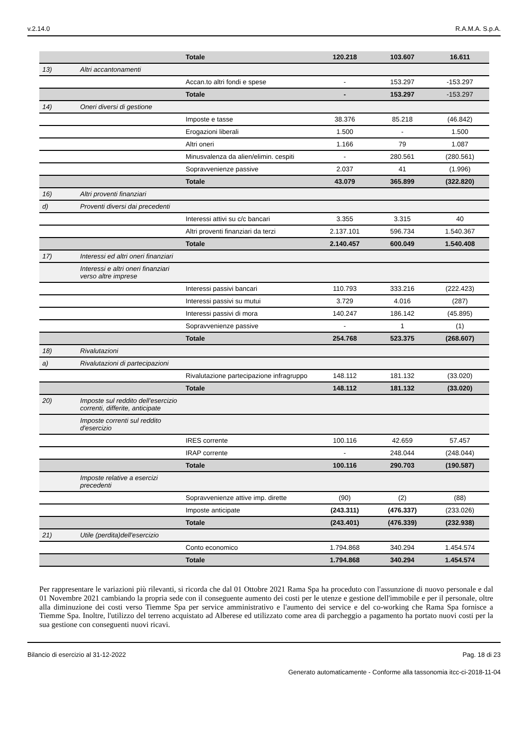v.2.14.0 R.A.M.A. S.p.A.
| | | Totale | 120.218 | 103.607 | 16.611 |
| 13) | Altri accantonamenti | | | | |
| | | Accan.to altri fondi e spese | - | 153.297 | -153.297 |
| | | Totale | - | 153.297 | -153.297 |
| 14) | Oneri diversi di gestione | | | | |
| | | Imposte e tasse | 38.376 | 85.218 | (46.842) |
| | | Erogazioni liberali | 1.500 | - | 1.500 |
| | | Altri oneri | 1.166 | 79 | 1.087 |
| | | Minusvalenza da alien/elimin. cespiti | - | 280.561 | (280.561) |
| | | Sopravvenienze passive | 2.037 | 41 | (1.996) |
| | | Totale | 43.079 | 365.899 | (322.820) |
| 16) | Altri proventi finanziari | | | | |
| d) | Proventi diversi dai precedenti | | | | |
| | | Interessi attivi su c/c bancari | 3.355 | 3.315 | 40 |
| | | Altri proventi finanziari da terzi | 2.137.101 | 596.734 | 1.540.367 |
| | | Totale | 2.140.457 | 600.049 | 1.540.408 |
| 17) | Interessi ed altri oneri finanziari | | | | |
| | Interessi e altri oneri finanziari verso altre imprese | | | | |
| | | Interessi passivi bancari | 110.793 | 333.216 | (222.423) |
| | | Interessi passivi su mutui | 3.729 | 4.016 | (287) |
| | | Interessi passivi di mora | 140.247 | 186.142 | (45.895) |
| | | Sopravvenienze passive | - | 1 | (1) |
| | | Totale | 254.768 | 523.375 | (268.607) |
| 18) | Rivalutazioni | | | | |
| a) | Rivalutazioni di partecipazioni | | | | |
| | | Rivalutazione partecipazione infragruppo | 148.112 | 181.132 | (33.020) |
| | | Totale | 148.112 | 181.132 | (33.020) |
| 20) | Imposte sul reddito dell'esercizio correnti, differite, anticipate | | | | |
| | Imposte correnti sul reddito d'esercizio | | | | |
| | | IRES corrente | 100.116 | 42.659 | 57.457 |
| | | IRAP corrente | - | 248.044 | (248.044) |
| | | Totale | 100.116 | 290.703 | (190.587) |
| | Imposte relative a esercizi precedenti | | | | |
| | | Sopravvenienze attive imp. dirette | (90) | (2) | (88) |
| | | Imposte anticipate | (243.311) | (476.337) | (233.026) |
| | | Totale | (243.401) | (476.339) | (232.938) |
| 21) | Utile (perdita)dell'esercizio | | | | |
| | | Conto economico | 1.794.868 | 340.294 | 1.454.574 |
| | | Totale | 1.794.868 | 340.294 | 1.454.574 |
Per rappresentare le variazioni più rilevanti, si ricorda che dal 01 Ottobre 2021 Rama Spa ha proceduto con l'assunzione di nuovo personale e dal 01 Novembre 2021 cambiando la propria sede con il conseguente aumento dei costi per le utenze e gestione dell'immobile e per il personale, oltre alla diminuzione dei costi verso Tiemme Spa per service amministrativo e l'aumento dei service e del co-working che Rama Spa fornisce a Tiemme Spa. Inoltre, l'utilizzo del terreno acquistato ad Alberese ed utilizzato come area di parcheggio a pagamento ha portato nuovi costi per la sua gestione con conseguenti nuovi ricavi.
Bilancio di esercizio al 31-12-2022 Pag. 18 di 23
Generato automaticamente - Conforme alla tassonomia itcc-ci-2018-11-04